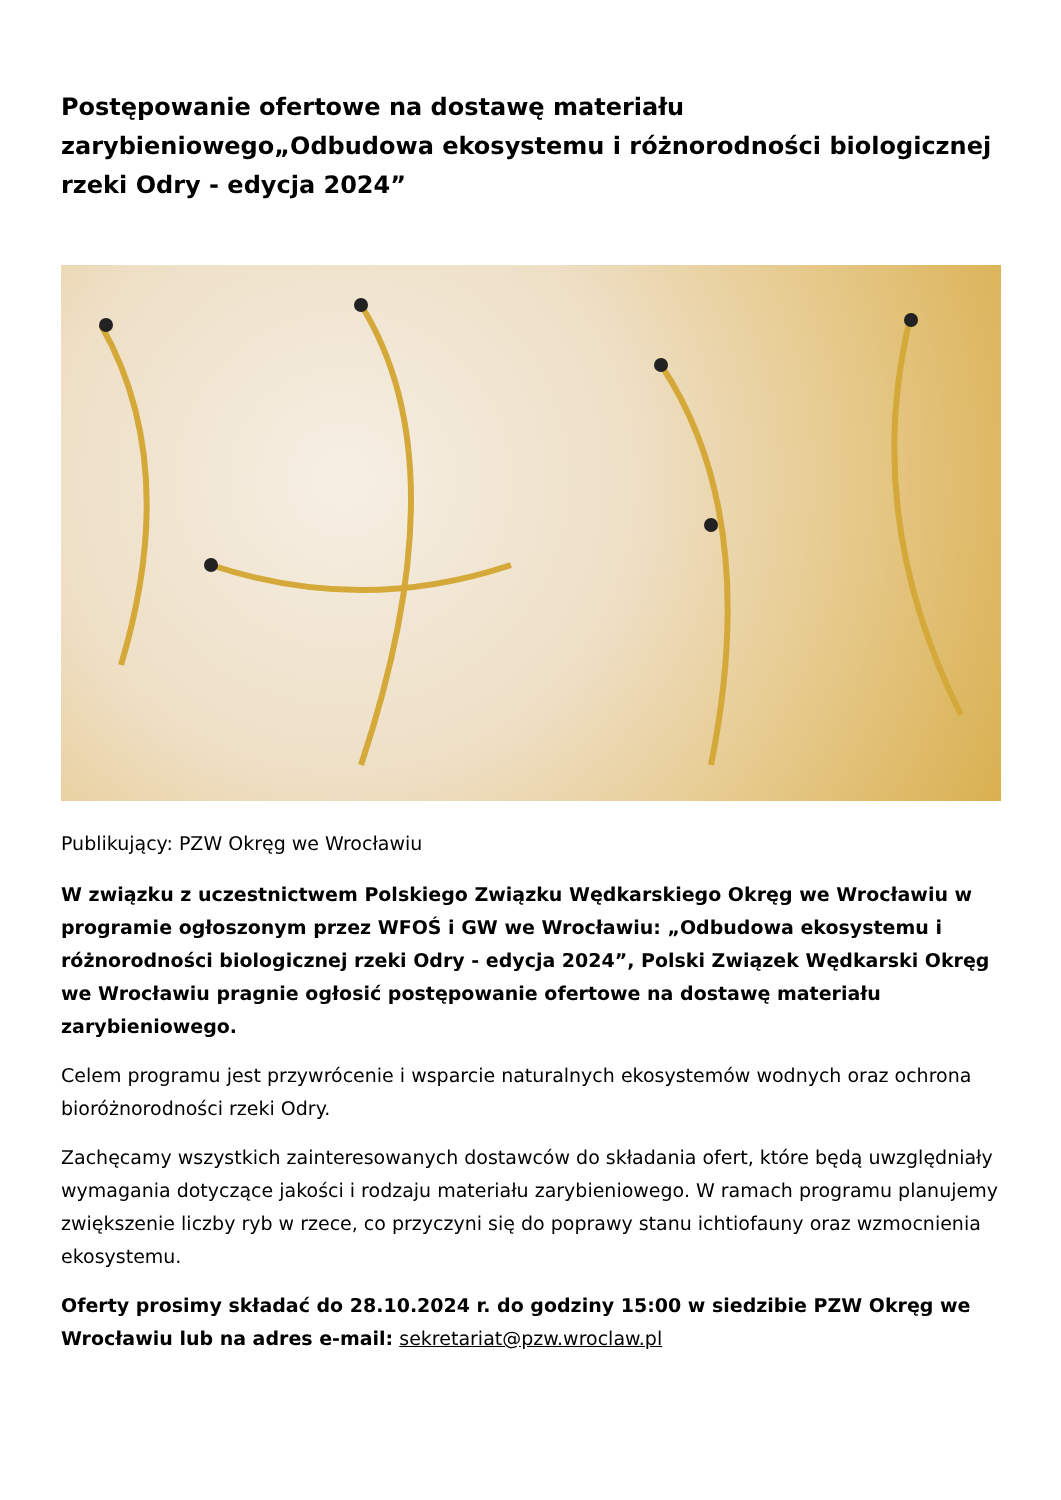Postępowanie ofertowe na dostawę materiału zarybieniowego„Odbudowa ekosystemu i różnorodności biologicznej rzeki Odry - edycja 2024”
Publikujący: PZW Okręg we Wrocławiu
W związku z uczestnictwem Polskiego Związku Wędkarskiego Okręg we Wrocławiu w programie ogłoszonym przez WFOŚ i GW we Wrocławiu: „Odbudowa ekosystemu i różnorodności biologicznej rzeki Odry - edycja 2024”, Polski Związek Wędkarski Okręg we Wrocławiu pragnie ogłosić postępowanie ofertowe na dostawę materiału zarybieniowego.
Celem programu jest przywrócenie i wsparcie naturalnych ekosystemów wodnych oraz ochrona bioróżnorodności rzeki Odry.
Zachęcamy wszystkich zainteresowanych dostawców do składania ofert, które będą uwzględniały wymagania dotyczące jakości i rodzaju materiału zarybieniowego. W ramach programu planujemy zwiększenie liczby ryb w rzece, co przyczyni się do poprawy stanu ichtiofauny oraz wzmocnienia ekosystemu.
Oferty prosimy składać do 28.10.2024 r. do godziny 15:00 w siedzibie PZW Okręg we Wrocławiu lub na adres e-mail: sekretariat@pzw.wroclaw.pl